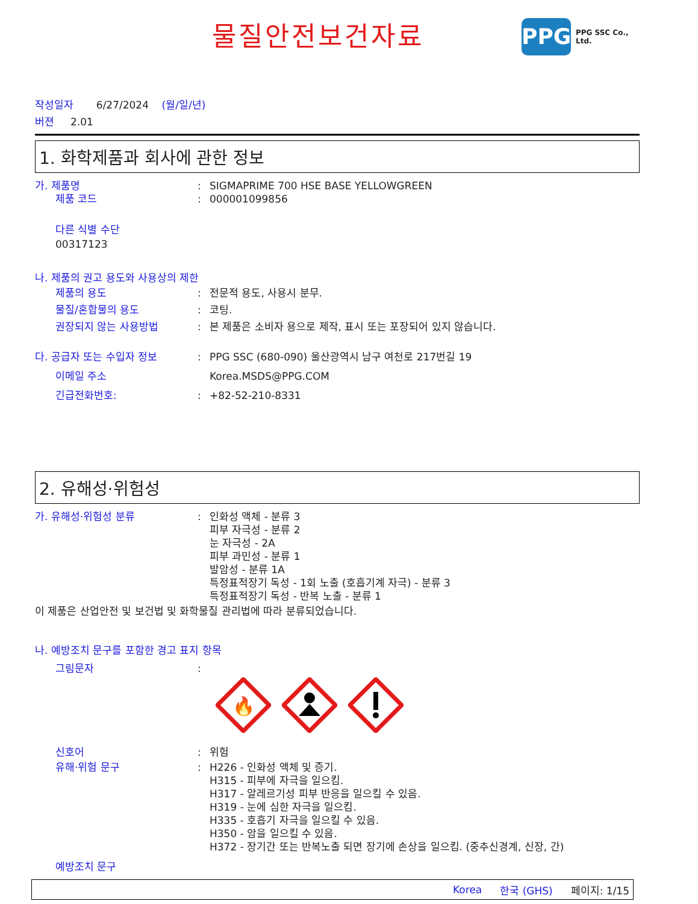물질안전보건자료
PPG
PPG SSC Co., Ltd.
작성일자 6/27/2024 (월/일/년)
버젼 2.01
1. 화학제품과 회사에 관한 정보
가. 제품명 : SIGMAPRIME 700 HSE BASE YELLOWGREEN
제품 코드 : 000001099856
다른 식별 수단
00317123
나. 제품의 권고 용도와 사용상의 제한
제품의 용도 : 전문적 용도, 사용시 분무.
물질/혼합물의 용도 : 코팅.
권장되지 않는 사용방법 : 본 제품은 소비자 용으로 제작, 표시 또는 포장되어 있지 않습니다.
다. 공급자 또는 수입자 정보 : PPG SSC (680-090) 울산광역시 남구 여천로 217번길 19
이메일 주소 Korea.MSDS@PPG.COM
긴급전화번호: : +82-52-210-8331
2. 유해성·위험성
가. 유해성·위험성 분류 : 인화성 액체 - 분류 3
피부 자극성 - 분류 2
눈 자극성 - 2A
피부 과민성 - 분류 1
발암성 - 분류 1A
특정표적장기 독성 - 1회 노출 (호흡기계 자극) - 분류 3
특정표적장기 독성 - 반복 노출 - 분류 1
이 제품은 산업안전 및 보건법 및 화학물질 관리법에 따라 분류되었습니다.
나. 예방조치 문구를 포함한 경고 표지 항목
그림문자 :
🔥
신호어 : 위험
유해·위험 문구 : H226 - 인화성 액체 및 증기.
H315 - 피부에 자극을 일으킴.
H317 - 알레르기성 피부 반응을 일으킬 수 있음.
H319 - 눈에 심한 자극을 일으킴.
H335 - 호흡기 자극을 일으킬 수 있음.
H350 - 암을 일으킬 수 있음.
H372 - 장기간 또는 반복노출 되면 장기에 손상을 일으킴. (중추신경계, 신장, 간)
예방조치 문구
Korea 한국 (GHS) 페이지: 1/15